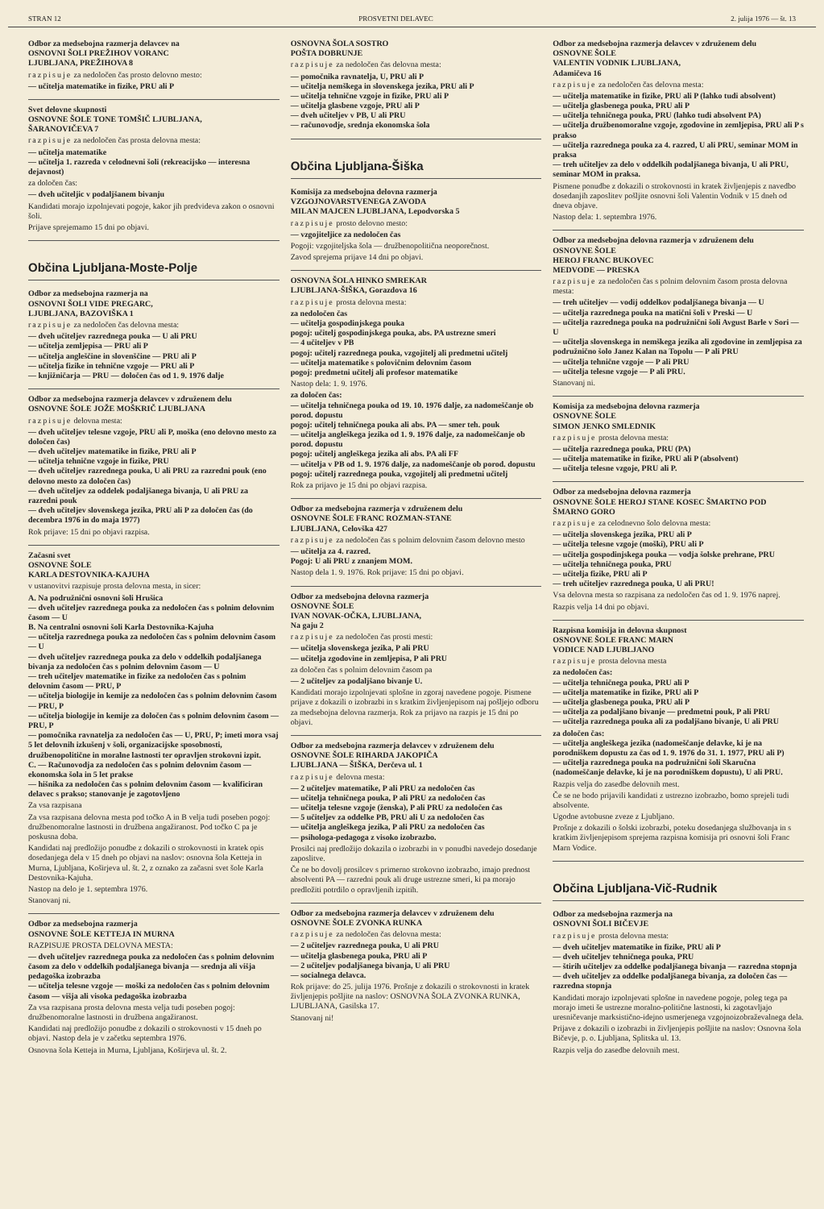STRAN 12 PROSVETNI DELAVEC 2. julija 1976 — št. 13
Odbor za medsebojna razmerja delavcev na
OSNOVNI ŠOLI PREŽIHOV VORANC
LJUBLJANA, PREŽIHOVA 8
razpisuje za nedoločen čas prosto delovno mesto:
— učitelja matematike in fizike, PRU ali P
Svet delovne skupnosti
OSNOVNE ŠOLE TONE TOMŠIČ LJUBLJANA,
ŠARANOVIČEVA 7
razpisuje za nedoločen čas prosta delovna mesta:
— učitelja matematike
— učitelja 1. razreda v celodnevni šoli (rekreacijsko — interesna dejavnost)
za določen čas:
— dveh učiteljic v podaljšanem bivanju
Kandidati morajo izpolnjevati pogoje, kakor jih predvideva zakon o osnovni šoli.
Prijave sprejemamo 15 dni po objavi.
Občina Ljubljana-Moste-Polje
Odbor za medsebojna razmerja na
OSNOVNI ŠOLI VIDE PREGARC,
LJUBLJANA, BAZOVIŠKA 1
razpisuje za nedoločen čas delovna mesta:
— dveh učiteljev razrednega pouka — U ali PRU
— učitelja zemljepisa — PRU ali P
— učitelja angleščine in slovenščine — PRU ali P
— učitelja fizike in tehnične vzgoje — PRU ali P
— knjižničarja — PRU — določen čas od 1. 9. 1976 dalje
Odbor za medsebojna razmerja delavcev v združenem delu
OSNOVNE ŠOLE JOŽE MOŠKRIČ LJUBLJANA
razpisuje delovna mesta:
— dveh učiteljev telesne vzgoje, PRU ali P, moška (eno delovno mesto za določen čas)
— dveh učiteljev matematike in fizike, PRU ali P
— učitelja tehnične vzgoje in fizike, PRU
— dveh učiteljev razrednega pouka, U ali PRU za razredni pouk (eno delovno mesto za določen čas)
— dveh učiteljev za oddelek podaljšanega bivanja, U ali PRU za razredni pouk
— dveh učiteljev slovenskega jezika, PRU ali P za določen čas (do decembra 1976 in do maja 1977)
Rok prijave: 15 dni po objavi razpisa.
Začasni svet
OSNOVNE ŠOLE
KARLA DESTOVNIKA-KAJUHA
v ustanovitvi razpisuje prosta delovna mesta, in sicer:
A. Na podružnični osnovni šoli Hrušica
— dveh učiteljev razrednega pouka za nedoločen čas s polnim delovnim časom — U
B. Na centralni osnovni šoli Karla Destovnika-Kajuha
— učitelja razrednega pouka za nedoločen čas s polnim delovnim časom — U
— dveh učiteljev razrednega pouka za delo v oddelkih podaljšanega bivanja za nedoločen čas s polnim delovnim časom — U
— treh učiteljev matematike in fizike za nedoločen čas s polnim delovnim časom — PRU, P
— učitelja biologije in kemije za nedoločen čas s polnim delovnim časom — PRU, P
— učitelja biologije in kemije za določen čas s polnim delovnim časom — PRU, P
— pomočnika ravnatelja za nedoločen čas — U, PRU, P; imeti mora vsaj 5 let delovnih izkušenj v šoli, organizacijske sposobnosti, družbenopolitične in moralne lastnosti ter opravljen strokovni izpit.
C. — Računovodja za nedoločen čas s polnim delovnim časom — ekonomska šola in 5 let prakse
— hišnika za nedoločen čas s polnim delovnim časom — kvalificiran delavec s prakso; stanovanje je zagotovljeno
Za vsa razpisana
Za vsa razpisana delovna mesta pod točko A in B velja tudi poseben pogoj: družbenomoralne lastnosti in družbena angažiranost. Pod točko C pa je poskusna doba.
Kandidati naj predložijo ponudbe z dokazili o strokovnosti in kratek opis dosedanjega dela v 15 dneh po objavi na naslov: osnovna šola Ketteja in Murna, Ljubljana, Koširjeva ul. št. 2, z oznako za začasni svet šole Karla Destovnika-Kajuha.
Nastop na delo je 1. septembra 1976.
Stanovanj ni.
Odbor za medsebojna razmerja
OSNOVNE ŠOLE KETTEJA IN MURNA
RAZPISUJE PROSTA DELOVNA MESTA:
— dveh učiteljev razrednega pouka za nedoločen čas s polnim delovnim časom za delo v oddelkih podaljšanega bivanja — srednja ali višja pedagoška izobrazba
— učitelja telesne vzgoje — moški za nedoločen čas s polnim delovnim časom — višja ali visoka pedagoška izobrazba
Za vsa razpisana prosta delovna mesta velja tudi poseben pogoj: družbenomoralne lastnosti in družbena angažiranost.
Kandidati naj predložijo ponudbe z dokazili o strokovnosti v 15 dneh po objavi. Nastop dela je v začetku septembra 1976.
Osnovna šola Ketteja in Murna, Ljubljana, Koširjeva ul. št. 2.
OSNOVNA ŠOLA SOSTRO
POŠTA DOBRUNJE
razpisuje za nedoločen čas delovna mesta:
— pomočnika ravnatelja, U, PRU ali P
— učitelja nemškega in slovenskega jezika, PRU ali P
— učitelja tehnične vzgoje in fizike, PRU ali P
— učitelja glasbene vzgoje, PRU ali P
— dveh učiteljev v PB, U ali PRU
— računovodje, srednja ekonomska šola
Občina Ljubljana-Šiška
Komisija za medsebojna delovna razmerja
VZGOJNOVARSTVENEGA ZAVODA
MILAN MAJCEN LJUBLJANA, Lepodvorska 5
razpisuje prosto delovno mesto:
— vzgojiteljice za nedoločen čas
Pogoji: vzgojiteljska šola — družbenopolitična neoporečnost.
Zavod sprejema prijave 14 dni po objavi.
OSNOVNA ŠOLA HINKO SMREKAR
LJUBLJANA-ŠIŠKA, Gorazdova 16
razpisuje prosta delovna mesta:
za nedoločen čas
— učitelja gospodinjskega pouka
pogoj: učitelj gospodinjskega pouka, abs. PA ustrezne smeri
— 4 učiteljev v PB
pogoj: učitelj razrednega pouka, vzgojitelj ali predmetni učitelj
— učitelja matematike s polovičnim delovnim časom
pogoj: predmetni učitelj ali profesor matematike
Nastop dela: 1. 9. 1976.
za določen čas:
— učitelja tehničnega pouka od 19. 10. 1976 dalje, za nadomeščanje ob porod. dopustu
pogoj: učitelj tehničnega pouka ali abs. PA — smer teh. pouk
— učitelja angleškega jezika od 1. 9. 1976 dalje, za nadomeščanje ob porod. dopustu
pogoj: učitelj angleškega jezika ali abs. PA ali FF
— učitelja v PB od 1. 9. 1976 dalje, za nadomeščanje ob porod. dopustu
pogoj: učitelj razrednega pouka, vzgojitelj ali predmetni učitelj
Rok za prijavo je 15 dni po objavi razpisa.
Odbor za medsebojna razmerja v združenem delu
OSNOVNE ŠOLE FRANC ROZMAN-STANE
LJUBLJANA, Celovška 427
razpisuje za nedoločen čas s polnim delovnim časom delovno mesto
— učitelja za 4. razred.
Pogoj: U ali PRU z znanjem MOM.
Nastop dela 1. 9. 1976. Rok prijave: 15 dni po objavi.
Odbor za medsebojna delovna razmerja
OSNOVNE ŠOLE
IVAN NOVAK-OČKA, LJUBLJANA,
Na gaju 2
razpisuje za nedoločen čas prosti mesti:
— učitelja slovenskega jezika, P ali PRU
— učitelja zgodovine in zemljepisa, P ali PRU
za določen čas s polnim delovnim časom pa
— 2 učiteljev za podaljšano bivanje U.
Kandidati morajo izpolnjevati splošne in zgoraj navedene pogoje. Pismene prijave z dokazili o izobrazbi in s kratkim življenjepisom naj pošljejo odboru za medsebojna delovna razmerja. Rok za prijavo na razpis je 15 dni po objavi.
Odbor za medsebojna razmerja delavcev v združenem delu
OSNOVNE ŠOLE RIHARDA JAKOPIČA
LJUBLJANA — ŠIŠKA, Derčeva ul. 1
razpisuje delovna mesta:
— 2 učiteljev matematike, P ali PRU za nedoločen čas
— učitelja tehničnega pouka, P ali PRU za nedoločen čas
— učitelja telesne vzgoje (ženska), P ali PRU za nedoločen čas
— 5 učiteljev za oddelke PB, PRU ali U za nedoločen čas
— učitelja angleškega jezika, P ali PRU za nedoločen čas
— psihologa-pedagoga z visoko izobrazbo.
Prosilci naj predložijo dokazila o izobrazbi in v ponudbi navedejo dosedanje zaposlitve.
Če ne bo dovolj prosilcev s primerno strokovno izobrazbo, imajo prednost absolventi PA — razredni pouk ali druge ustrezne smeri, ki pa morajo predložiti potrdilo o opravljenih izpitih.
Odbor za medsebojna razmerja delavcev v združenem delu
OSNOVNE ŠOLE ZVONKA RUNKA
razpisuje za nedoločen čas delovna mesta:
— 2 učiteljev razrednega pouka, U ali PRU
— učitelja glasbenega pouka, PRU ali P
— 2 učiteljev podaljšanega bivanja, U ali PRU
— socialnega delavca.
Rok prijave: do 25. julija 1976. Prošnje z dokazili o strokovnosti in kratek življenjepis pošljite na naslov: OSNOVNA ŠOLA ZVONKA RUNKA, LJUBLJANA, Gasilska 17.
Stanovanj ni!
Odbor za medsebojna razmerja delavcev v združenem delu
OSNOVNE ŠOLE
VALENTIN VODNIK LJUBLJANA,
Adamičeva 16
razpisuje za nedoločen čas delovna mesta:
— učitelja matematike in fizike, PRU ali P (lahko tudi absolvent)
— učitelja glasbenega pouka, PRU ali P
— učitelja tehničnega pouka, PRU (lahko tudi absolvent PA)
— učitelja družbenomoralne vzgoje, zgodovine in zemljepisa, PRU ali P s prakso
— učitelja razrednega pouka za 4. razred, U ali PRU, seminar MOM in praksa
— treh učiteljev za delo v oddelkih podaljšanega bivanja, U ali PRU, seminar MOM in praksa.
Pismene ponudbe z dokazili o strokovnosti in kratek življenjepis z navedbo dosedanjih zaposlitev pošljite osnovni šoli Valentin Vodnik v 15 dneh od dneva objave.
Nastop dela: 1. septembra 1976.
Odbor za medsebojna delovna razmerja v združenem delu
OSNOVNE ŠOLE
HEROJ FRANC BUKOVEC
MEDVODE — PRESKA
razpisuje za nedoločen čas s polnim delovnim časom prosta delovna mesta:
— treh učiteljev — vodij oddelkov podaljšanega bivanja — U
— učitelja razrednega pouka na matični šoli v Preski — U
— učitelja razrednega pouka na podružnični šoli Avgust Barle v Sori — U
— učitelja slovenskega in nemškega jezika ali zgodovine in zemljepisa za podružnično šolo Janez Kalan na Topolu — P ali PRU
— učitelja tehnične vzgoje — P ali PRU
— učitelja telesne vzgoje — P ali PRU.
Stanovanj ni.
Komisija za medsebojna delovna razmerja
OSNOVNE ŠOLE
SIMON JENKO SMLEDNIK
razpisuje prosta delovna mesta:
— učitelja razrednega pouka, PRU (PA)
— učitelja matematike in fizike, PRU ali P (absolvent)
— učitelja telesne vzgoje, PRU ali P.
Odbor za medsebojna delovna razmerja
OSNOVNE ŠOLE HEROJ STANE KOSEC ŠMARTNO POD ŠMARNO GORO
razpisuje za celodnevno šolo delovna mesta:
— učitelja slovenskega jezika, PRU ali P
— učitelja telesne vzgoje (moški), PRU ali P
— učitelja gospodinjskega pouka — vodja šolske prehrane, PRU
— učitelja tehničnega pouka, PRU
— učitelja fizike, PRU ali P
— treh učiteljev razrednega pouka, U ali PRU!
Vsa delovna mesta so razpisana za nedoločen čas od 1. 9. 1976 naprej.
Razpis velja 14 dni po objavi.
Razpisna komisija in delovna skupnost
OSNOVNE ŠOLE FRANC MARN
VODICE NAD LJUBLJANO
razpisuje prosta delovna mesta
za nedoločen čas:
— učitelja tehničnega pouka, PRU ali P
— učitelja matematike in fizike, PRU ali P
— učitelja glasbenega pouka, PRU ali P
— učitelja za podaljšano bivanje — predmetni pouk, P ali PRU
— učitelja razrednega pouka ali za podaljšano bivanje, U ali PRU
za določen čas:
— učitelja angleškega jezika (nadomeščanje delavke, ki je na porodniškem dopustu za čas od 1. 9. 1976 do 31. 1. 1977, PRU ali P)
— učitelja razrednega pouka na podružnični šoli Skaručna (nadomeščanje delavke, ki je na porodniškem dopustu), U ali PRU.
Razpis velja do zasedbe delovnih mest.
Če se ne bodo prijavili kandidati z ustrezno izobrazbo, bomo sprejeli tudi absolvente.
Ugodne avtobusne zveze z Ljubljano.
Prošnje z dokazili o šolski izobrazbi, poteku dosedanjega službovanja in s kratkim življenjepisom sprejema razpisna komisija pri osnovni šoli Franc Marn Vodice.
Občina Ljubljana-Vič-Rudnik
Odbor za medsebojna razmerja na
OSNOVNI ŠOLI BIČEVJE
razpisuje prosta delovna mesta:
— dveh učiteljev matematike in fizike, PRU ali P
— dveh učiteljev tehničnega pouka, PRU
— štirih učiteljev za oddelke podaljšanega bivanja — razredna stopnja
— dveh učiteljev za oddelke podaljšanega bivanja, za določen čas — razredna stopnja
Kandidati morajo izpolnjevati splošne in navedene pogoje, poleg tega pa morajo imeti še ustrezne moralno-politične lastnosti, ki zagotavljajo uresničevanje marksistično-idejno usmerjenega vzgojnoizobraževalnega dela.
Prijave z dokazili o izobrazbi in življenjepis pošljite na naslov: Osnovna šola Bičevje, p. o. Ljubljana, Splitska ul. 13.
Razpis velja do zasedbe delovnih mest.